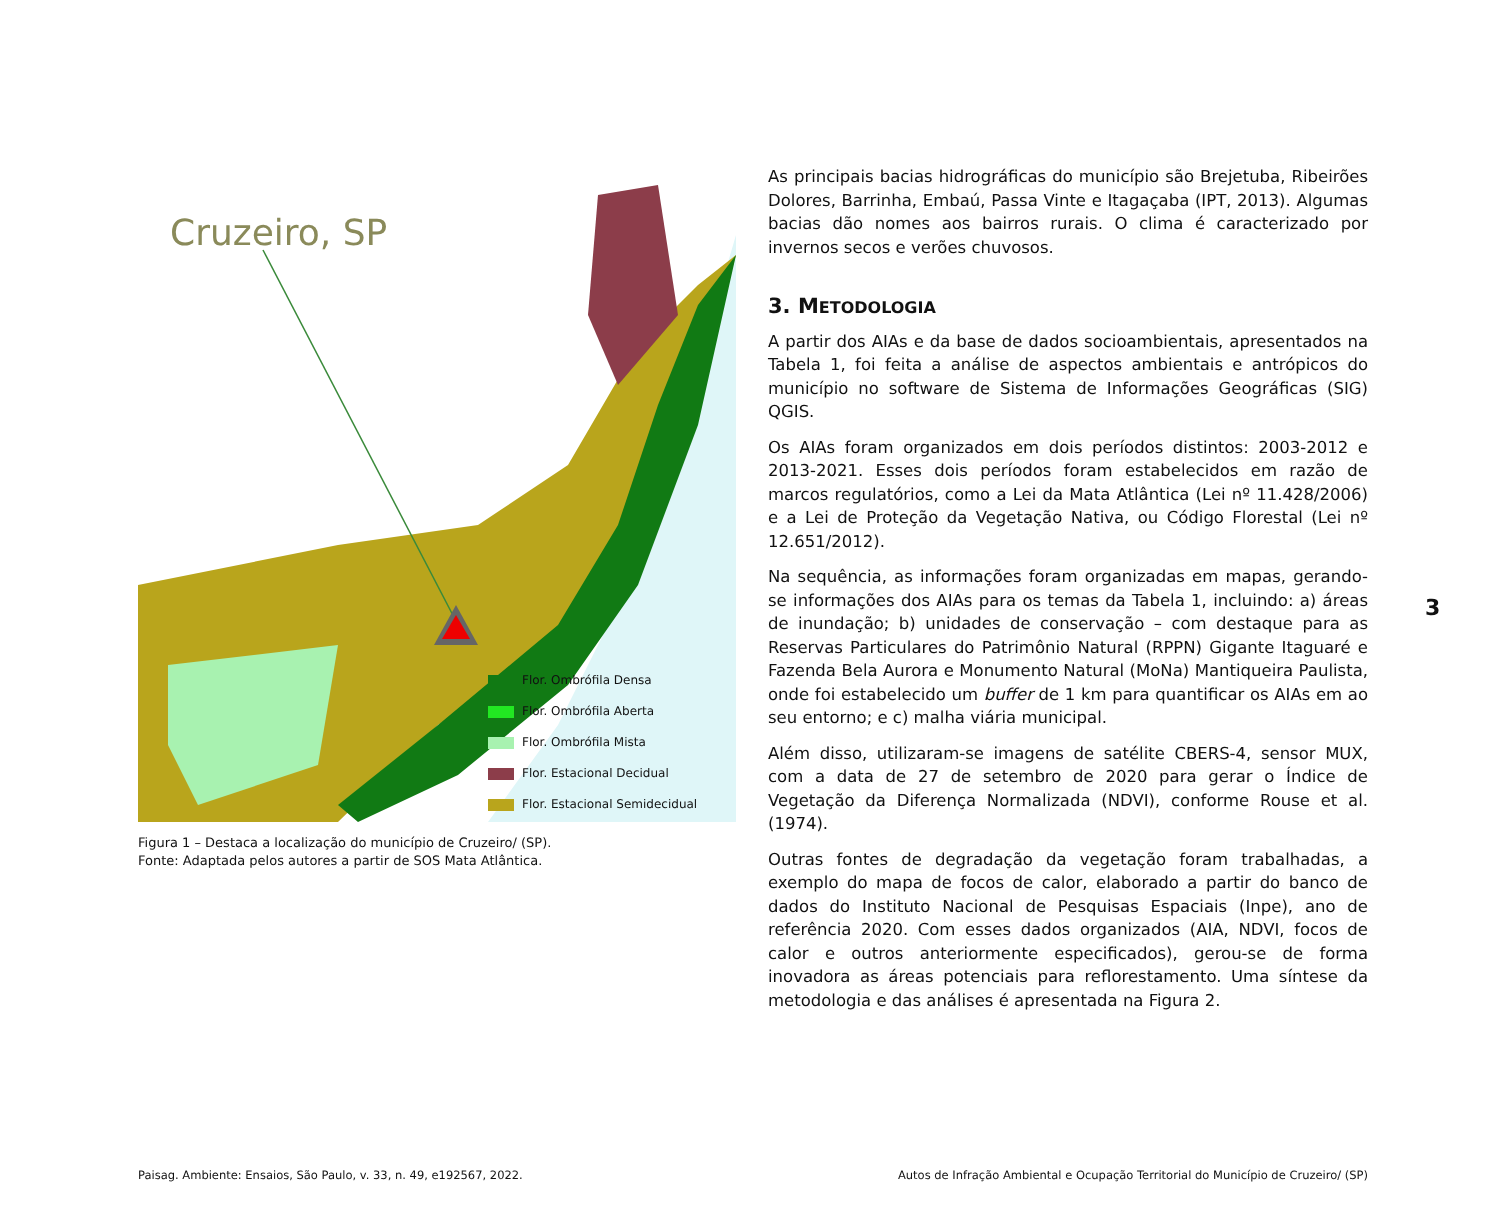Cruzeiro, SP
Flor. Ombrófila Densa
Flor. Ombrófila Aberta
Flor. Ombrófila Mista
Flor. Estacional Decidual
Flor. Estacional Semidecidual
Figura 1 – Destaca a localização do município de Cruzeiro/ (SP).
Fonte: Adaptada pelos autores a partir de SOS Mata Atlântica.
As principais bacias hidrográficas do município são Brejetuba, Ribeirões Dolores, Barrinha, Embaú, Passa Vinte e Itagaçaba (IPT, 2013). Algumas bacias dão nomes aos bairros rurais. O clima é caracterizado por invernos secos e verões chuvosos.
3. METODOLOGIA
A partir dos AIAs e da base de dados socioambientais, apresentados na Tabela 1, foi feita a análise de aspectos ambientais e antrópicos do município no software de Sistema de Informações Geográficas (SIG) QGIS.
Os AIAs foram organizados em dois períodos distintos: 2003-2012 e 2013-2021. Esses dois períodos foram estabelecidos em razão de marcos regulatórios, como a Lei da Mata Atlântica (Lei nº 11.428/2006) e a Lei de Proteção da Vegetação Nativa, ou Código Florestal (Lei nº 12.651/2012).
Na sequência, as informações foram organizadas em mapas, gerando-se informações dos AIAs para os temas da Tabela 1, incluindo: a) áreas de inundação; b) unidades de conservação – com destaque para as Reservas Particulares do Patrimônio Natural (RPPN) Gigante Itaguaré e Fazenda Bela Aurora e Monumento Natural (MoNa) Mantiqueira Paulista, onde foi estabelecido um buffer de 1 km para quantificar os AIAs em ao seu entorno; e c) malha viária municipal.
Além disso, utilizaram-se imagens de satélite CBERS-4, sensor MUX, com a data de 27 de setembro de 2020 para gerar o Índice de Vegetação da Diferença Normalizada (NDVI), conforme Rouse et al. (1974).
Outras fontes de degradação da vegetação foram trabalhadas, a exemplo do mapa de focos de calor, elaborado a partir do banco de dados do Instituto Nacional de Pesquisas Espaciais (Inpe), ano de referência 2020. Com esses dados organizados (AIA, NDVI, focos de calor e outros anteriormente especificados), gerou-se de forma inovadora as áreas potenciais para reflorestamento. Uma síntese da metodologia e das análises é apresentada na Figura 2.
3
Paisag. Ambiente: Ensaios, São Paulo, v. 33, n. 49, e192567, 2022. Autos de Infração Ambiental e Ocupação Territorial do Município de Cruzeiro/ (SP)